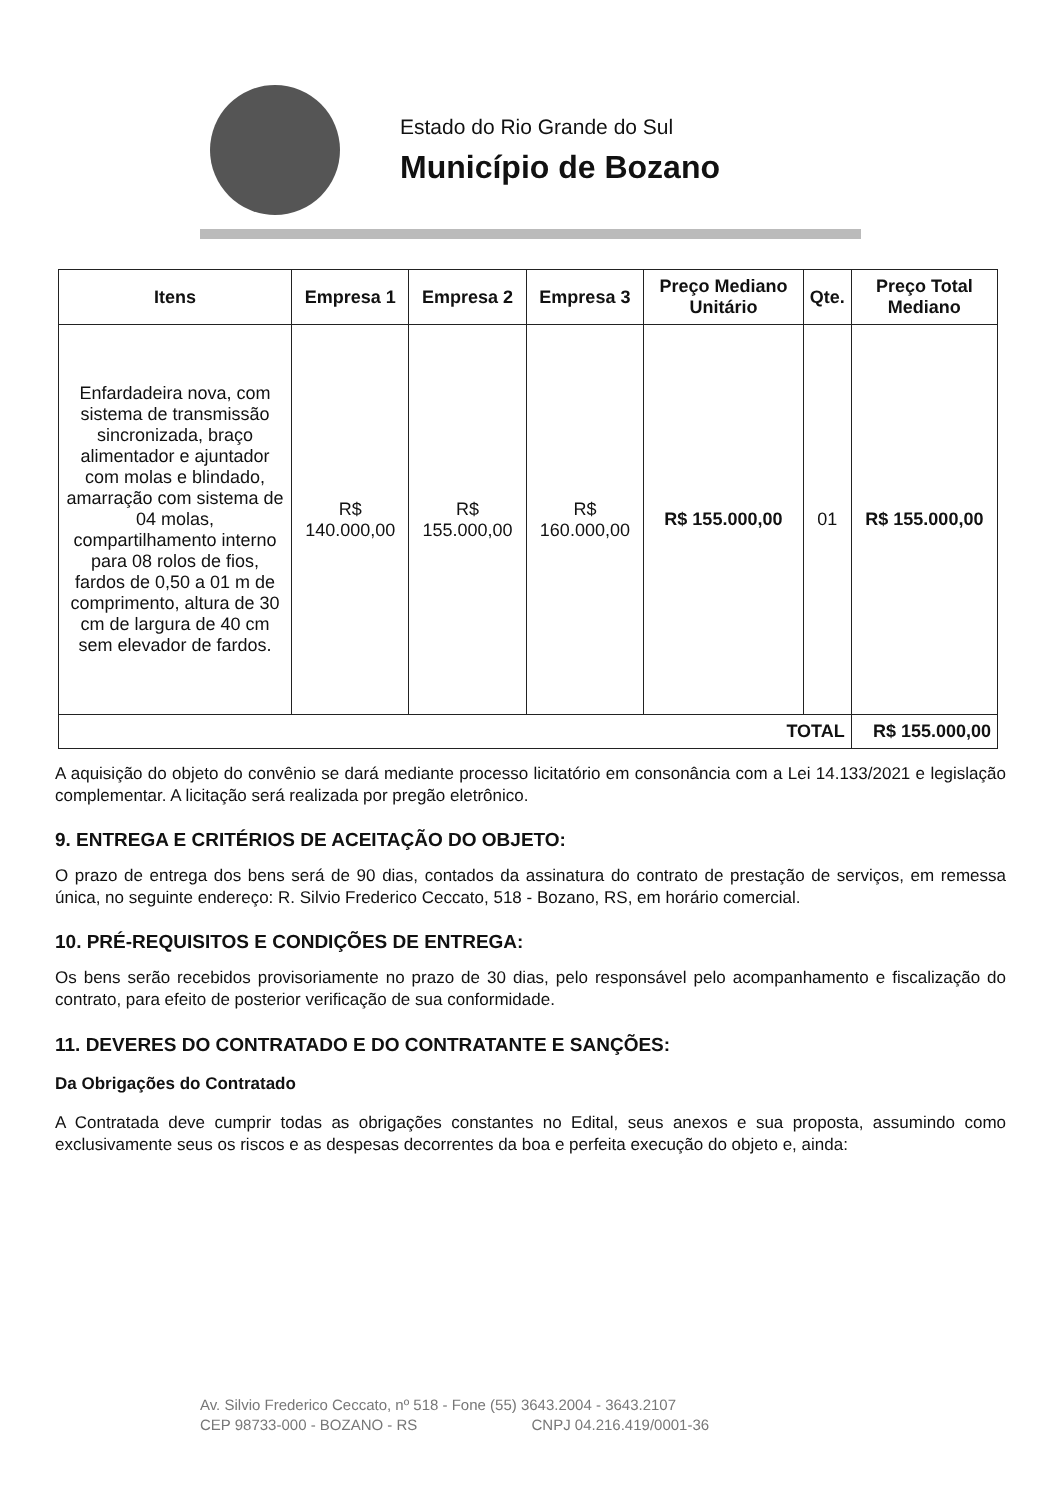Estado do Rio Grande do Sul
Município de Bozano
| Itens | Empresa 1 | Empresa 2 | Empresa 3 | Preço Mediano Unitário | Qte. | Preço Total Mediano |
| --- | --- | --- | --- | --- | --- | --- |
| Enfardadeira nova, com sistema de transmissão sincronizada, braço alimentador e ajuntador com molas e blindado, amarração com sistema de 04 molas, compartilhamento interno para 08 rolos de fios, fardos de 0,50 a 01 m de comprimento, altura de 30 cm de largura de 40 cm sem elevador de fardos. | R$ 140.000,00 | R$ 155.000,00 | R$ 160.000,00 | R$ 155.000,00 | 01 | R$ 155.000,00 |
| TOTAL | | | | | | R$ 155.000,00 |
A aquisição do objeto do convênio se dará mediante processo licitatório em consonância com a Lei 14.133/2021 e legislação complementar. A licitação será realizada por pregão eletrônico.
9. ENTREGA E CRITÉRIOS DE ACEITAÇÃO DO OBJETO:
O prazo de entrega dos bens será de 90 dias, contados da assinatura do contrato de prestação de serviços, em remessa única, no seguinte endereço: R. Silvio Frederico Ceccato, 518 - Bozano, RS, em horário comercial.
10. PRÉ-REQUISITOS E CONDIÇÕES DE ENTREGA:
Os bens serão recebidos provisoriamente no prazo de 30 dias, pelo responsável pelo acompanhamento e fiscalização do contrato, para efeito de posterior verificação de sua conformidade.
11. DEVERES DO CONTRATADO E DO CONTRATANTE E SANÇÕES:
Da Obrigações do Contratado
A Contratada deve cumprir todas as obrigações constantes no Edital, seus anexos e sua proposta, assumindo como exclusivamente seus os riscos e as despesas decorrentes da boa e perfeita execução do objeto e, ainda:
Av. Silvio Frederico Ceccato, nº 518 - Fone (55) 3643.2004 - 3643.2107
CEP 98733-000 - BOZANO - RS CNPJ 04.216.419/0001-36